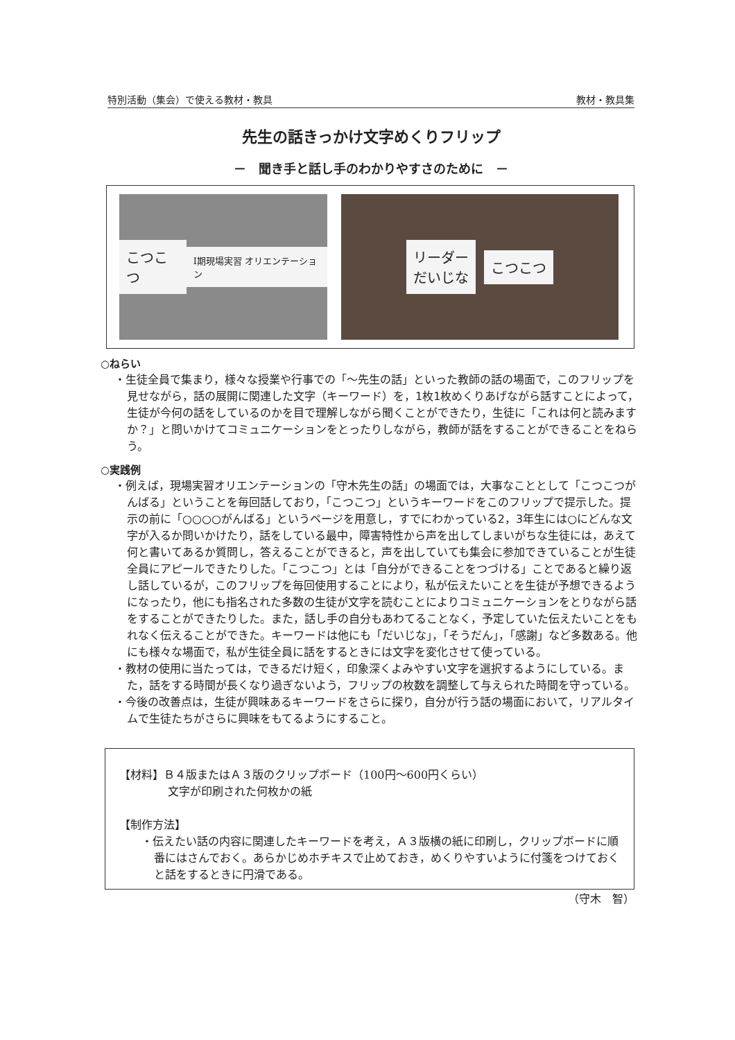特別活動（集会）で使える教材・教具 教材・教具集
先生の話きっかけ文字めくりフリップ
－　聞き手と話し手のわかりやすさのために　－
こつこつ I期現場実習 オリエンテーション
リーダー
だいじな こつこつ
○ねらい
・生徒全員で集まり，様々な授業や行事での「～先生の話」といった教師の話の場面で，このフリップを見せながら，話の展開に関連した文字（キーワード）を，1枚1枚めくりあげながら話すことによって，生徒が今何の話をしているのかを目で理解しながら聞くことができたり，生徒に「これは何と読みますか？」と問いかけてコミュニケーションをとったりしながら，教師が話をすることができることをねらう。
○実践例
・例えば，現場実習オリエンテーションの「守木先生の話」の場面では，大事なこととして「こつこつがんばる」ということを毎回話しており，「こつこつ」というキーワードをこのフリップで提示した。提示の前に「○○○○がんばる」というページを用意し，すでにわかっている2，3年生には○にどんな文字が入るか問いかけたり，話をしている最中，障害特性から声を出してしまいがちな生徒には，あえて何と書いてあるか質問し，答えることができると，声を出していても集会に参加できていることが生徒全員にアピールできたりした。「こつこつ」とは「自分ができることをつづける」ことであると繰り返し話しているが，このフリップを毎回使用することにより，私が伝えたいことを生徒が予想できるようになったり，他にも指名された多数の生徒が文字を読むことによりコミュニケーションをとりながら話をすることができたりした。また，話し手の自分もあわてることなく，予定していた伝えたいことをもれなく伝えることができた。キーワードは他にも「だいじな」，「そうだん」，「感謝」など多数ある。他にも様々な場面で，私が生徒全員に話をするときには文字を変化させて使っている。
・教材の使用に当たっては，できるだけ短く，印象深くよみやすい文字を選択するようにしている。また，話をする時間が長くなり過ぎないよう，フリップの枚数を調整して与えられた時間を守っている。
・今後の改善点は，生徒が興味あるキーワードをさらに探り，自分が行う話の場面において，リアルタイムで生徒たちがさらに興味をもてるようにすること。
【材料】Ｂ４版またはＡ３版のクリップボード（100円～600円くらい）
文字が印刷された何枚かの紙
【制作方法】
・伝えたい話の内容に関連したキーワードを考え，Ａ３版横の紙に印刷し，クリップボードに順番にはさんでおく。あらかじめホチキスで止めておき，めくりやすいように付箋をつけておくと話をするときに円滑である。
（守木　智）